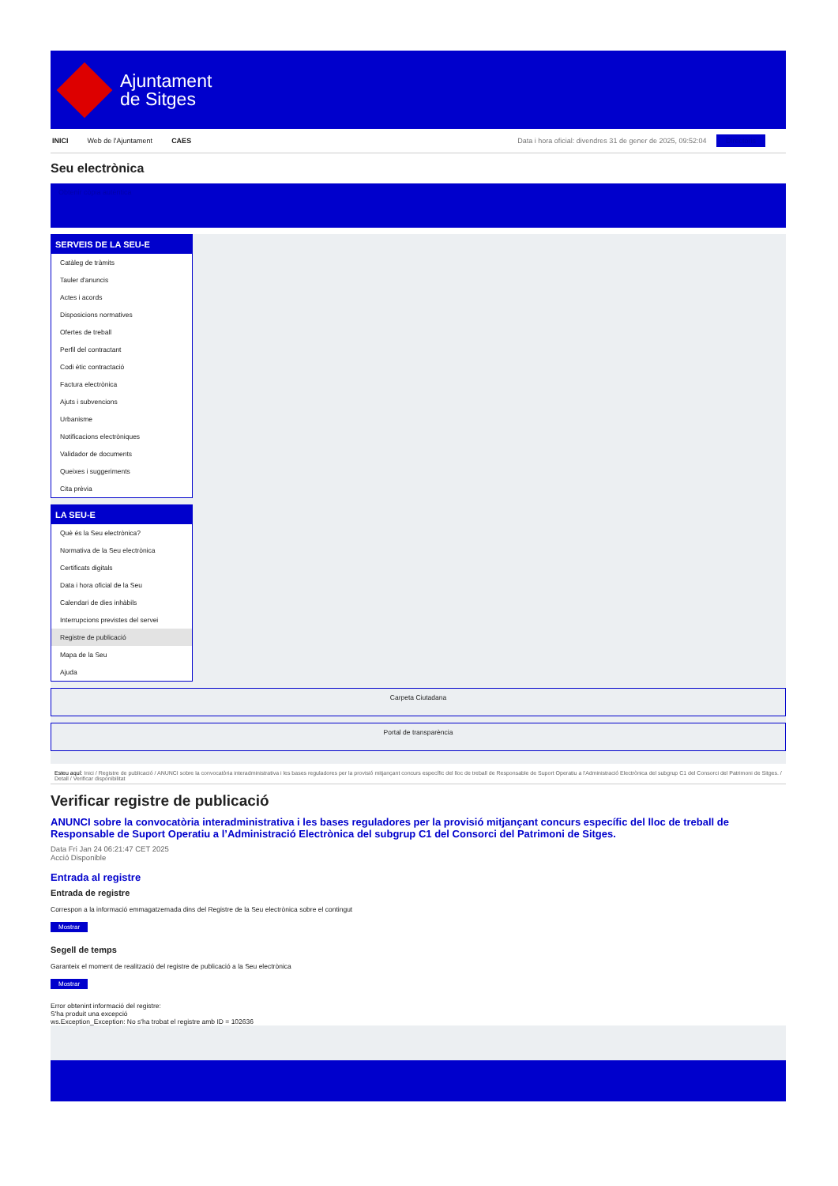Ajuntament
de Sitges
INICI Web de l'Ajuntament CAES Data i hora oficial: divendres 31 de gener de 2025, 09:52:04 Directoris
Seu electrònica
Obtenir còpia autèntica
SERVEIS DE LA SEU-E
Catàleg de tràmits
Tauler d'anuncis
Actes i acords
Disposicions normatives
Ofertes de treball
Perfil del contractant
Codi ètic contractació
Factura electrònica
Ajuts i subvencions
Urbanisme
Notificacions electròniques
Validador de documents
Queixes i suggeriments
Cita prèvia
LA SEU-E
Què és la Seu electrònica?
Normativa de la Seu electrònica
Certificats digitals
Data i hora oficial de la Seu
Calendari de dies inhàbils
Interrupcions previstes del servei
Registre de publicació
Mapa de la Seu
Ajuda
Carpeta Ciutadana
Portal de transparència
Esteu aquí: Inici / Registre de publicació / ANUNCI sobre la convocatòria interadministrativa i les bases reguladores per la provisió mitjançant concurs específic del lloc de treball de Responsable de Suport Operatiu a l'Administració Electrònica del subgrup C1 del Consorci del Patrimoni de Sitges. / Detall / Verificar disponibilitat
Verificar registre de publicació
ANUNCI sobre la convocatòria interadministrativa i les bases reguladores per la provisió mitjançant concurs específic del lloc de treball de Responsable de Suport Operatiu a l’Administració Electrònica del subgrup C1 del Consorci del Patrimoni de Sitges.
Data Fri Jan 24 06:21:47 CET 2025
Acció Disponible
Entrada al registre
Entrada de registre
Correspon a la informació emmagatzemada dins del Registre de la Seu electrònica sobre el contingut
Mostrar
Segell de temps
Garanteix el moment de realització del registre de publicació a la Seu electrònica
Mostrar
Error obtenint informació del registre:
S'ha produit una excepció
ws.Exception_Exception: No s'ha trobat el registre amb ID = 102636